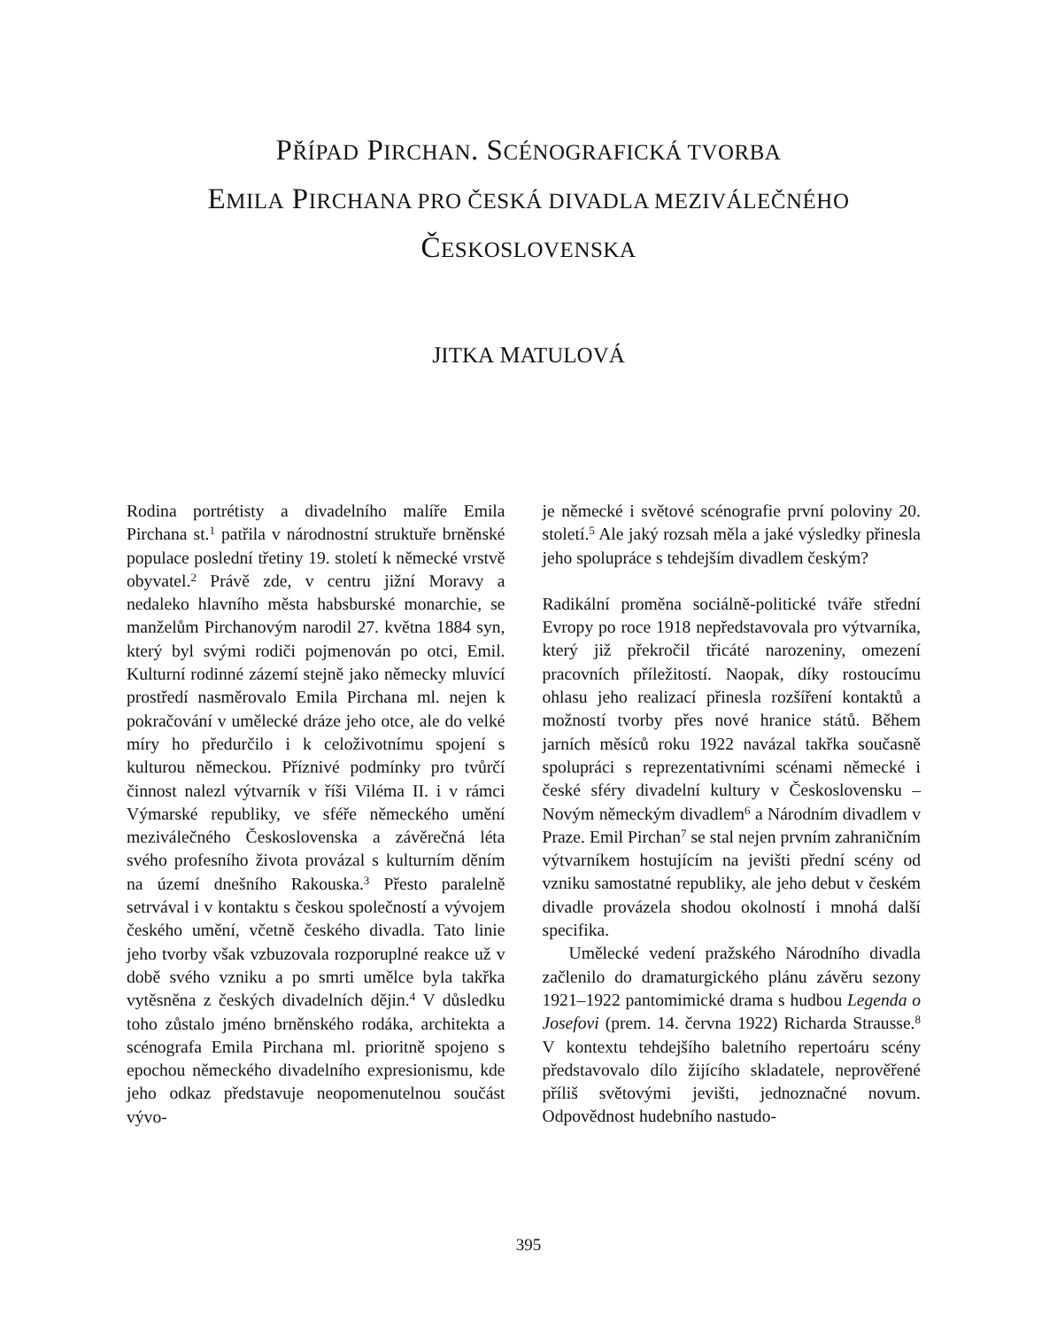PŘÍPAD PIRCHAN. SCÉNOGRAFICKÁ TVORBA
EMILA PIRCHANA PRO ČESKÁ DIVADLA MEZIVÁLEČNÉHO
ČESKOSLOVENSKA
JITKA MATULOVÁ
Rodina portrétisty a divadelního malíře Emila Pirchana st.<sup>1</sup> patřila v národnostní struktuře brněnské populace poslední třetiny 19. století k německé vrstvě obyvatel.<sup>2</sup> Právě zde, v centru jižní Moravy a nedaleko hlavního města habsburské monarchie, se manželům Pirchanovým narodil 27. května 1884 syn, který byl svými rodiči pojmenován po otci, Emil. Kulturní rodinné zázemí stejně jako německy mluvící prostředí nasměrovalo Emila Pirchana ml. nejen k pokračování v umělecké dráze jeho otce, ale do velké míry ho předurčilo i k celoživotnímu spojení s kulturou německou. Příznivé podmínky pro tvůrčí činnost nalezl výtvarník v říši Viléma II. i v rámci Výmarské republiky, ve sféře německého umění meziválečného Československa a závěrečná léta svého profesního života provázal s kulturním děním na území dnešního Rakouska.<sup>3</sup> Přesto paralelně setrvával i v kontaktu s českou společností a vývojem českého umění, včetně českého divadla. Tato linie jeho tvorby však vzbuzovala rozporuplné reakce už v době svého vzniku a po smrti umělce byla takřka vytěsněna z českých divadelních dějin.<sup>4</sup> V důsledku toho zůstalo jméno brněnského rodáka, architekta a scénografa Emila Pirchana ml. prioritně spojeno s epochou německého divadelního expresionismu, kde jeho odkaz představuje neopomenutelnou součást vývo-
je německé i světové scénografie první poloviny 20. století.<sup>5</sup> Ale jaký rozsah měla a jaké výsledky přinesla jeho spolupráce s tehdejším divadlem českým?
Radikální proměna sociálně-politické tváře střední Evropy po roce 1918 nepředstavovala pro výtvarníka, který již překročil třicáté narozeniny, omezení pracovních příležitostí. Naopak, díky rostoucímu ohlasu jeho realizací přinesla rozšíření kontaktů a možností tvorby přes nové hranice států. Během jarních měsíců roku 1922 navázal takřka současně spolupráci s reprezentativními scénami německé i české sféry divadelní kultury v Československu – Novým německým divadlem<sup>6</sup> a Národním divadlem v Praze. Emil Pirchan<sup>7</sup> se stal nejen prvním zahraničním výtvarníkem hostujícím na jevišti přední scény od vzniku samostatné republiky, ale jeho debut v českém divadle provázela shodou okolností i mnohá další specifika.
Umělecké vedení pražského Národního divadla začlenilo do dramaturgického plánu závěru sezony 1921–1922 pantomimické drama s hudbou Legenda o Josefovi (prem. 14. června 1922) Richarda Strausse.<sup>8</sup> V kontextu tehdejšího baletního repertoáru scény představovalo dílo žijícího skladatele, neprověřené příliš světovými jevišti, jednoznačné novum. Odpovědnost hudebního nastudo-
395